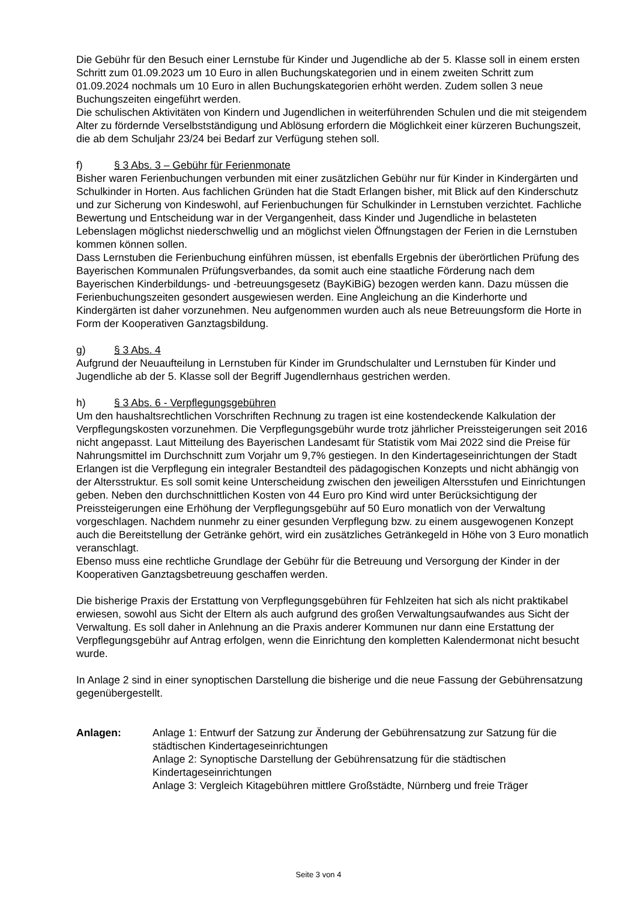Die Gebühr für den Besuch einer Lernstube für Kinder und Jugendliche ab der 5. Klasse soll in einem ersten Schritt zum 01.09.2023 um 10 Euro in allen Buchungskategorien und in einem zweiten Schritt zum 01.09.2024 nochmals um 10 Euro in allen Buchungskategorien erhöht werden. Zudem sollen 3 neue Buchungszeiten eingeführt werden.
Die schulischen Aktivitäten von Kindern und Jugendlichen in weiterführenden Schulen und die mit steigendem Alter zu fördernde Verselbstständigung und Ablösung erfordern die Möglichkeit einer kürzeren Buchungszeit, die ab dem Schuljahr 23/24 bei Bedarf zur Verfügung stehen soll.
f) § 3 Abs. 3 – Gebühr für Ferienmonate
Bisher waren Ferienbuchungen verbunden mit einer zusätzlichen Gebühr nur für Kinder in Kindergärten und Schulkinder in Horten. Aus fachlichen Gründen hat die Stadt Erlangen bisher, mit Blick auf den Kinderschutz und zur Sicherung von Kindeswohl, auf Ferienbuchungen für Schulkinder in Lernstuben verzichtet. Fachliche Bewertung und Entscheidung war in der Vergangenheit, dass Kinder und Jugendliche in belasteten Lebenslagen möglichst niederschwellig und an möglichst vielen Öffnungstagen der Ferien in die Lernstuben kommen können sollen.
Dass Lernstuben die Ferienbuchung einführen müssen, ist ebenfalls Ergebnis der überörtlichen Prüfung des Bayerischen Kommunalen Prüfungsverbandes, da somit auch eine staatliche Förderung nach dem Bayerischen Kinderbildungs- und -betreuungsgesetz (BayKiBiG) bezogen werden kann. Dazu müssen die Ferienbuchungszeiten gesondert ausgewiesen werden. Eine Angleichung an die Kinderhorte und Kindergärten ist daher vorzunehmen. Neu aufgenommen wurden auch als neue Betreuungsform die Horte in Form der Kooperativen Ganztagsbildung.
g) § 3 Abs. 4
Aufgrund der Neuaufteilung in Lernstuben für Kinder im Grundschulalter und Lernstuben für Kinder und Jugendliche ab der 5. Klasse soll der Begriff Jugendlernhaus gestrichen werden.
h) § 3 Abs. 6 - Verpflegungsgebühren
Um den haushaltsrechtlichen Vorschriften Rechnung zu tragen ist eine kostendeckende Kalkulation der Verpflegungskosten vorzunehmen. Die Verpflegungsgebühr wurde trotz jährlicher Preissteigerungen seit 2016 nicht angepasst. Laut Mitteilung des Bayerischen Landesamt für Statistik vom Mai 2022 sind die Preise für Nahrungsmittel im Durchschnitt zum Vorjahr um 9,7% gestiegen. In den Kindertageseinrichtungen der Stadt Erlangen ist die Verpflegung ein integraler Bestandteil des pädagogischen Konzepts und nicht abhängig von der Altersstruktur. Es soll somit keine Unterscheidung zwischen den jeweiligen Altersstufen und Einrichtungen geben. Neben den durchschnittlichen Kosten von 44 Euro pro Kind wird unter Berücksichtigung der Preissteigerungen eine Erhöhung der Verpflegungsgebühr auf 50 Euro monatlich von der Verwaltung vorgeschlagen. Nachdem nunmehr zu einer gesunden Verpflegung bzw. zu einem ausgewogenen Konzept auch die Bereitstellung der Getränke gehört, wird ein zusätzliches Getränkegeld in Höhe von 3 Euro monatlich veranschlagt.
Ebenso muss eine rechtliche Grundlage der Gebühr für die Betreuung und Versorgung der Kinder in der Kooperativen Ganztagsbetreuung geschaffen werden.
Die bisherige Praxis der Erstattung von Verpflegungsgebühren für Fehlzeiten hat sich als nicht praktikabel erwiesen, sowohl aus Sicht der Eltern als auch aufgrund des großen Verwaltungsaufwandes aus Sicht der Verwaltung. Es soll daher in Anlehnung an die Praxis anderer Kommunen nur dann eine Erstattung der Verpflegungsgebühr auf Antrag erfolgen, wenn die Einrichtung den kompletten Kalendermonat nicht besucht wurde.
In Anlage 2 sind in einer synoptischen Darstellung die bisherige und die neue Fassung der Gebührensatzung gegenübergestellt.
Anlagen: Anlage 1: Entwurf der Satzung zur Änderung der Gebührensatzung zur Satzung für die städtischen Kindertageseinrichtungen
Anlage 2: Synoptische Darstellung der Gebührensatzung für die städtischen Kindertageseinrichtungen
Anlage 3: Vergleich Kitagebühren mittlere Großstädte, Nürnberg und freie Träger
Seite 3 von 4